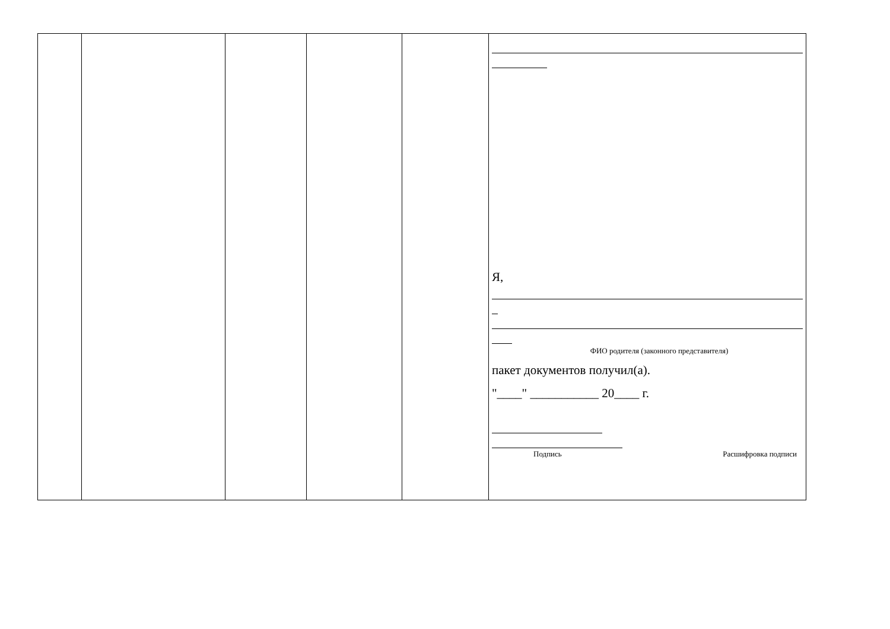| | | | | | Я, ФИО родителя (законного представителя) пакет документов получил(а). "____" ___________ 20____ г. Подпись Расшифровка подписи |